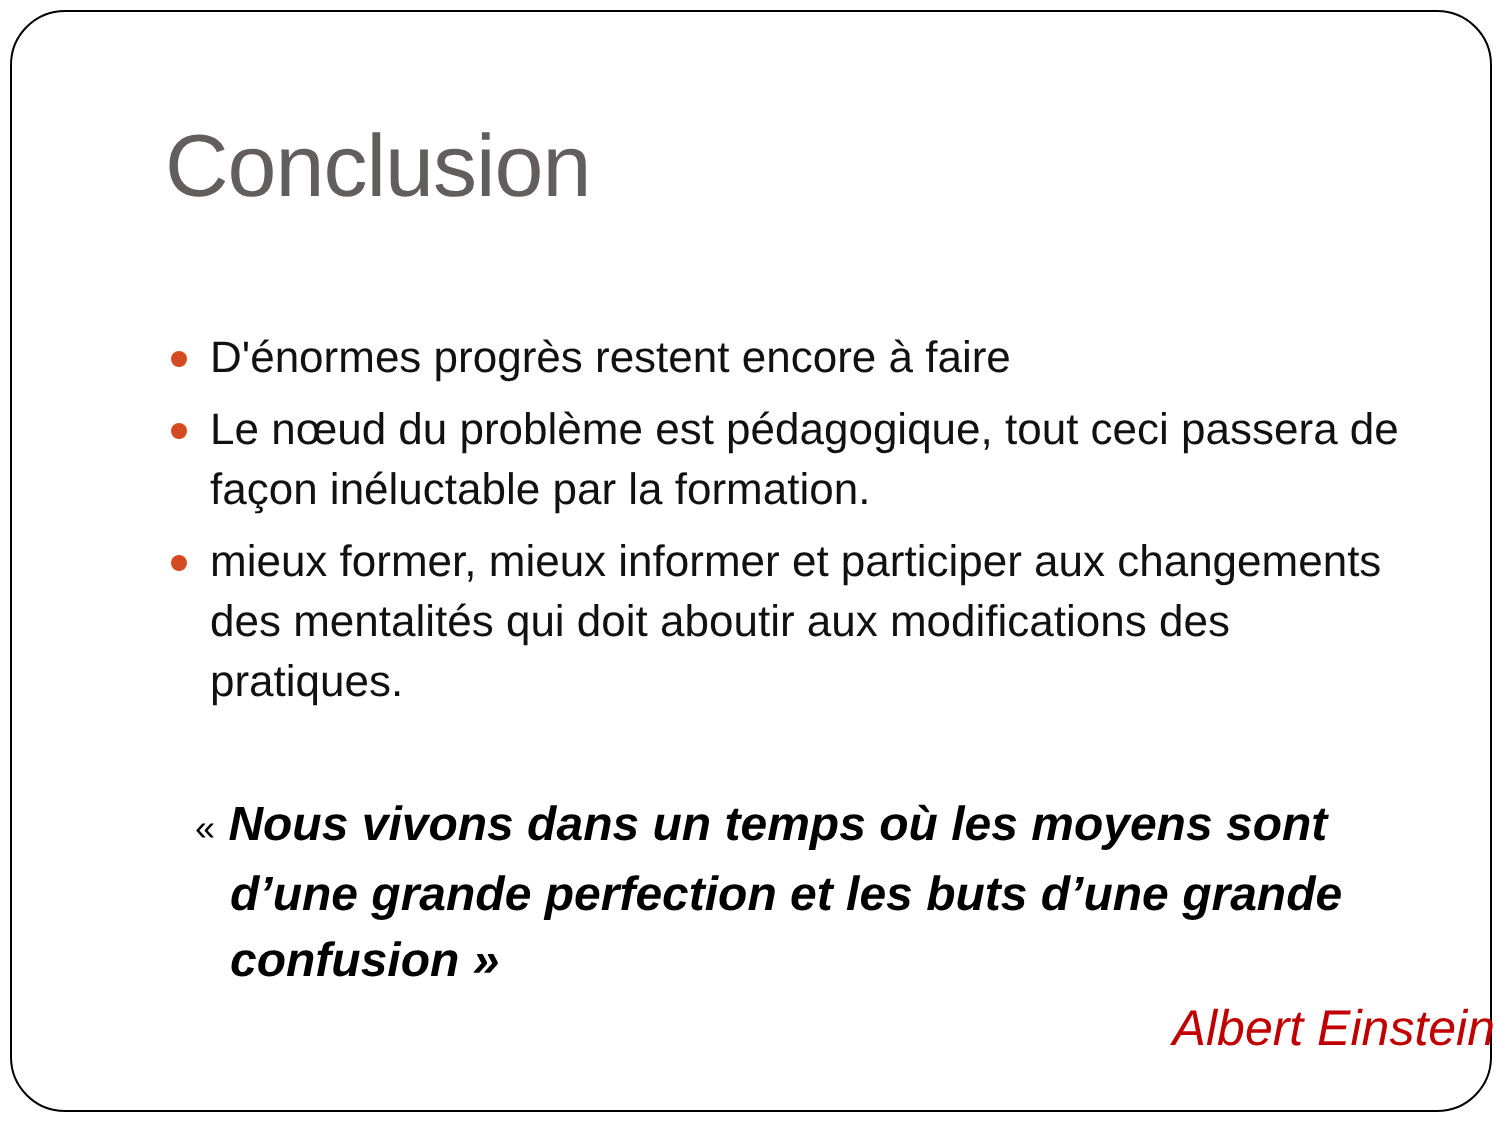Conclusion
D'énormes progrès restent encore à faire
Le nœud du problème est pédagogique, tout ceci passera de façon inéluctable par la formation.
mieux former, mieux informer et participer aux changements des mentalités qui doit aboutir aux modifications des pratiques.
« Nous vivons dans un temps où les moyens sont d’une grande perfection et les buts d’une grande confusion »
Albert Einstein